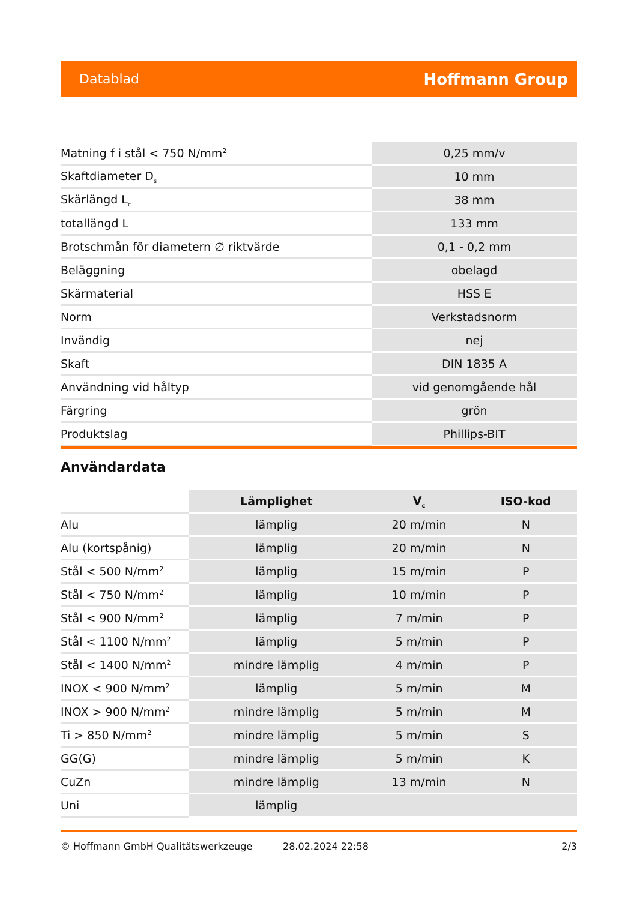Datablad Hoffmann Group
| Matning f i stål < 750 N/mm<sup>2</sup> | 0,25 mm/v |
| Skaftdiameter D<sub>s</sub> | 10 mm |
| Skärlängd L<sub>c</sub> | 38 mm |
| totallängd L | 133 mm |
| Brotschmån för diametern ∅ riktvärde | 0,1 - 0,2 mm |
| Beläggning | obelagd |
| Skärmaterial | HSS E |
| Norm | Verkstadsnorm |
| Invändig | nej |
| Skaft | DIN 1835 A |
| Användning vid håltyp | vid genomgående hål |
| Färgring | grön |
| Produktslag | Phillips-BIT |
Användardata
| | Lämplighet | V<sub>c</sub> | ISO-kod |
| --- | --- | --- | --- |
| Alu | lämplig | 20 m/min | N |
| Alu (kortspånig) | lämplig | 20 m/min | N |
| Stål < 500 N/mm<sup>2</sup> | lämplig | 15 m/min | P |
| Stål < 750 N/mm<sup>2</sup> | lämplig | 10 m/min | P |
| Stål < 900 N/mm<sup>2</sup> | lämplig | 7 m/min | P |
| Stål < 1100 N/mm<sup>2</sup> | lämplig | 5 m/min | P |
| Stål < 1400 N/mm<sup>2</sup> | mindre lämplig | 4 m/min | P |
| INOX < 900 N/mm<sup>2</sup> | lämplig | 5 m/min | M |
| INOX > 900 N/mm<sup>2</sup> | mindre lämplig | 5 m/min | M |
| Ti > 850 N/mm<sup>2</sup> | mindre lämplig | 5 m/min | S |
| GG(G) | mindre lämplig | 5 m/min | K |
| CuZn | mindre lämplig | 13 m/min | N |
| Uni | lämplig | | |
© Hoffmann GmbH Qualitätswerkzeuge 28.02.2024 22:58 2/3